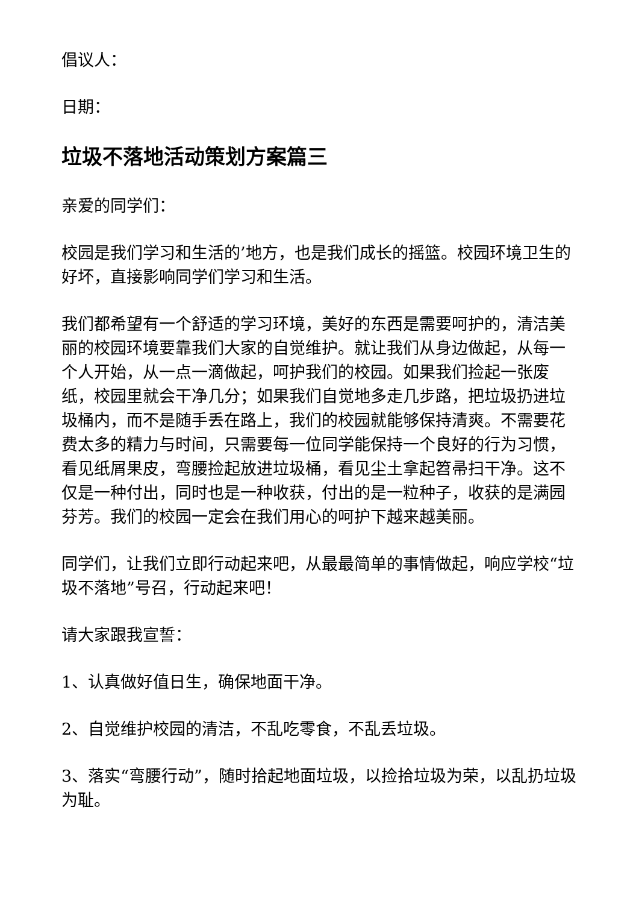倡议人：
日期：
垃圾不落地活动策划方案篇三
亲爱的同学们：
校园是我们学习和生活的’地方，也是我们成长的摇篮。校园环境卫生的好坏，直接影响同学们学习和生活。
我们都希望有一个舒适的学习环境，美好的东西是需要呵护的，清洁美丽的校园环境要靠我们大家的自觉维护。就让我们从身边做起，从每一个人开始，从一点一滴做起，呵护我们的校园。如果我们捡起一张废纸，校园里就会干净几分；如果我们自觉地多走几步路，把垃圾扔进垃圾桶内，而不是随手丢在路上，我们的校园就能够保持清爽。不需要花费太多的精力与时间，只需要每一位同学能保持一个良好的行为习惯，看见纸屑果皮，弯腰捡起放进垃圾桶，看见尘土拿起笤帚扫干净。这不仅是一种付出，同时也是一种收获，付出的是一粒种子，收获的是满园芬芳。我们的校园一定会在我们用心的呵护下越来越美丽。
同学们，让我们立即行动起来吧，从最最简单的事情做起，响应学校“垃圾不落地”号召，行动起来吧！
请大家跟我宣誓：
1、认真做好值日生，确保地面干净。
2、自觉维护校园的清洁，不乱吃零食，不乱丢垃圾。
3、落实“弯腰行动”，随时拾起地面垃圾，以捡拾垃圾为荣，以乱扔垃圾为耻。